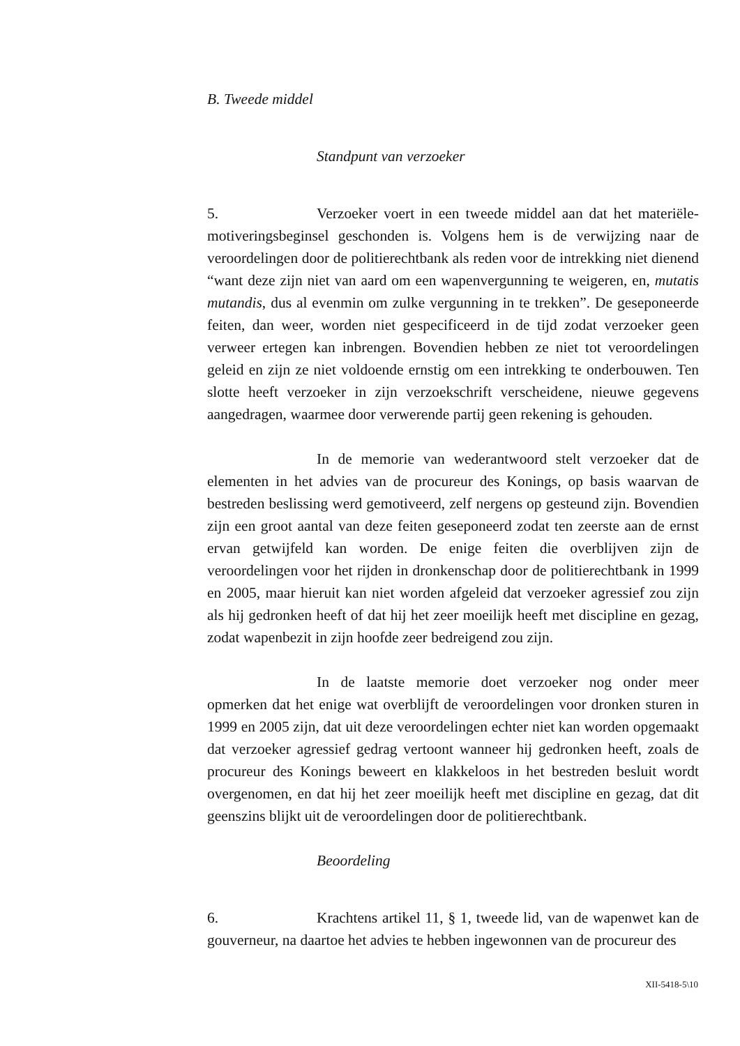B. Tweede middel
Standpunt van verzoeker
5. Verzoeker voert in een tweede middel aan dat het materiële-motiveringsbeginsel geschonden is. Volgens hem is de verwijzing naar de veroordelingen door de politierechtbank als reden voor de intrekking niet dienend “want deze zijn niet van aard om een wapenvergunning te weigeren, en, mutatis mutandis, dus al evenmin om zulke vergunning in te trekken”. De geseponeerde feiten, dan weer, worden niet gespecificeerd in de tijd zodat verzoeker geen verweer ertegen kan inbrengen. Bovendien hebben ze niet tot veroordelingen geleid en zijn ze niet voldoende ernstig om een intrekking te onderbouwen. Ten slotte heeft verzoeker in zijn verzoekschrift verscheidene, nieuwe gegevens aangedragen, waarmee door verwerende partij geen rekening is gehouden.
In de memorie van wederantwoord stelt verzoeker dat de elementen in het advies van de procureur des Konings, op basis waarvan de bestreden beslissing werd gemotiveerd, zelf nergens op gesteund zijn. Bovendien zijn een groot aantal van deze feiten geseponeerd zodat ten zeerste aan de ernst ervan getwijfeld kan worden. De enige feiten die overblijven zijn de veroordelingen voor het rijden in dronkenschap door de politierechtbank in 1999 en 2005, maar hieruit kan niet worden afgeleid dat verzoeker agressief zou zijn als hij gedronken heeft of dat hij het zeer moeilijk heeft met discipline en gezag, zodat wapenbezit in zijn hoofde zeer bedreigend zou zijn.
In de laatste memorie doet verzoeker nog onder meer opmerken dat het enige wat overblijft de veroordelingen voor dronken sturen in 1999 en 2005 zijn, dat uit deze veroordelingen echter niet kan worden opgemaakt dat verzoeker agressief gedrag vertoont wanneer hij gedronken heeft, zoals de procureur des Konings beweert en klakkeloos in het bestreden besluit wordt overgenomen, en dat hij het zeer moeilijk heeft met discipline en gezag, dat dit geenszins blijkt uit de veroordelingen door de politierechtbank.
Beoordeling
6. Krachtens artikel 11, § 1, tweede lid, van de wapenwet kan de gouverneur, na daartoe het advies te hebben ingewonnen van de procureur des
XII-5418-5\10